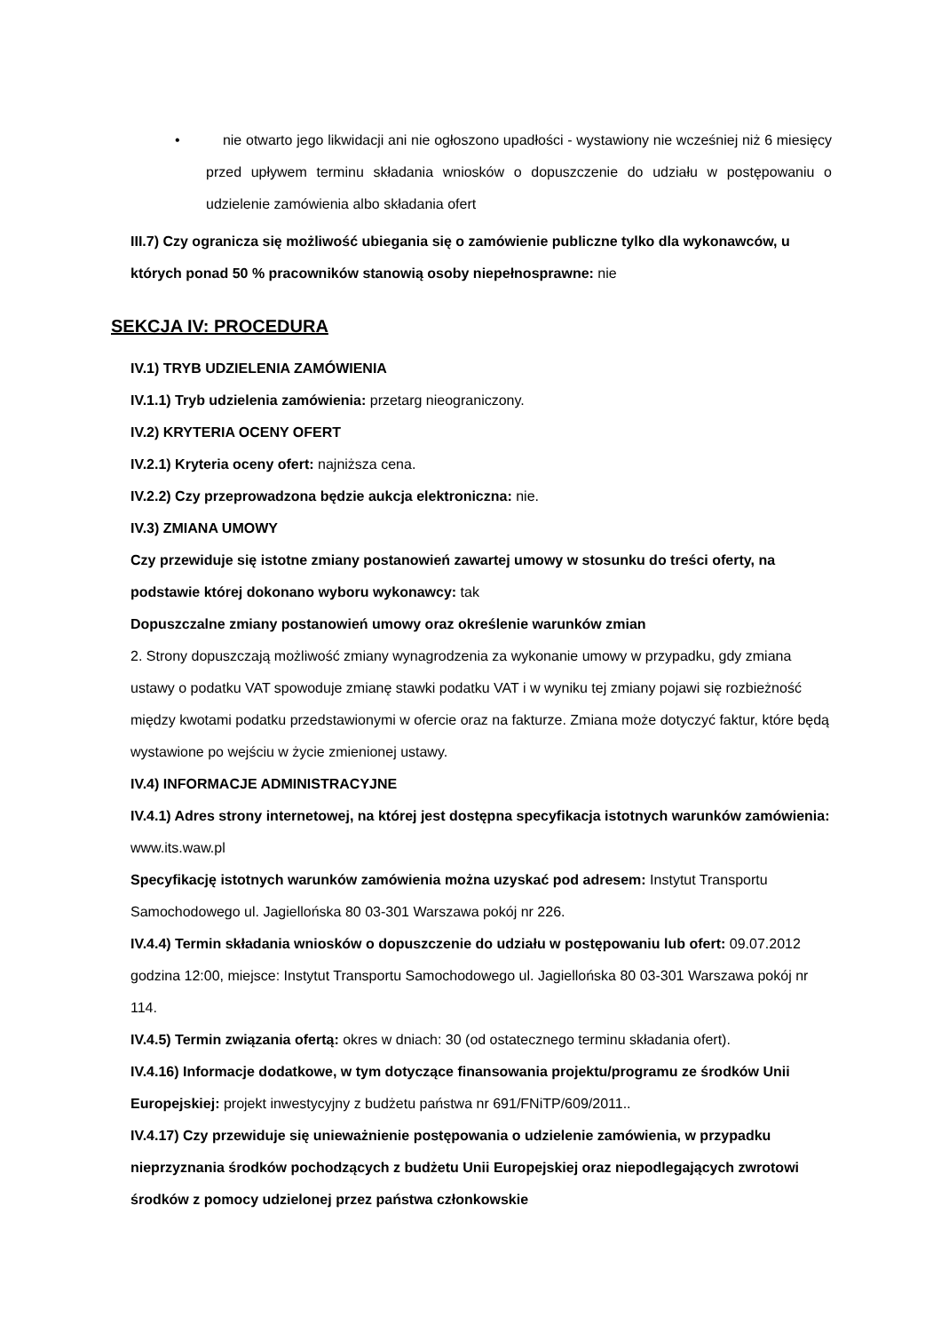• nie otwarto jego likwidacji ani nie ogłoszono upadłości - wystawiony nie wcześniej niż 6 miesięcy przed upływem terminu składania wniosków o dopuszczenie do udziału w postępowaniu o udzielenie zamówienia albo składania ofert
III.7) Czy ogranicza się możliwość ubiegania się o zamówienie publiczne tylko dla wykonawców, u których ponad 50 % pracowników stanowią osoby niepełnosprawne: nie
SEKCJA IV: PROCEDURA
IV.1) TRYB UDZIELENIA ZAMÓWIENIA
IV.1.1) Tryb udzielenia zamówienia: przetarg nieograniczony.
IV.2) KRYTERIA OCENY OFERT
IV.2.1) Kryteria oceny ofert: najniższa cena.
IV.2.2) Czy przeprowadzona będzie aukcja elektroniczna: nie.
IV.3) ZMIANA UMOWY
Czy przewiduje się istotne zmiany postanowień zawartej umowy w stosunku do treści oferty, na podstawie której dokonano wyboru wykonawcy: tak
Dopuszczalne zmiany postanowień umowy oraz określenie warunków zmian
2. Strony dopuszczają możliwość zmiany wynagrodzenia za wykonanie umowy w przypadku, gdy zmiana ustawy o podatku VAT spowoduje zmianę stawki podatku VAT i w wyniku tej zmiany pojawi się rozbieżność między kwotami podatku przedstawionymi w ofercie oraz na fakturze. Zmiana może dotyczyć faktur, które będą wystawione po wejściu w życie zmienionej ustawy.
IV.4) INFORMACJE ADMINISTRACYJNE
IV.4.1) Adres strony internetowej, na której jest dostępna specyfikacja istotnych warunków zamówienia: www.its.waw.pl
Specyfikację istotnych warunków zamówienia można uzyskać pod adresem: Instytut Transportu Samochodowego ul. Jagiellońska 80 03-301 Warszawa pokój nr 226.
IV.4.4) Termin składania wniosków o dopuszczenie do udziału w postępowaniu lub ofert: 09.07.2012 godzina 12:00, miejsce: Instytut Transportu Samochodowego ul. Jagiellońska 80 03-301 Warszawa pokój nr 114.
IV.4.5) Termin związania ofertą: okres w dniach: 30 (od ostatecznego terminu składania ofert).
IV.4.16) Informacje dodatkowe, w tym dotyczące finansowania projektu/programu ze środków Unii Europejskiej: projekt inwestycyjny z budżetu państwa nr 691/FNiTP/609/2011..
IV.4.17) Czy przewiduje się unieważnienie postępowania o udzielenie zamówienia, w przypadku nieprzyznania środków pochodzących z budżetu Unii Europejskiej oraz niepodlegających zwrotowi środków z pomocy udzielonej przez państwa członkowskie